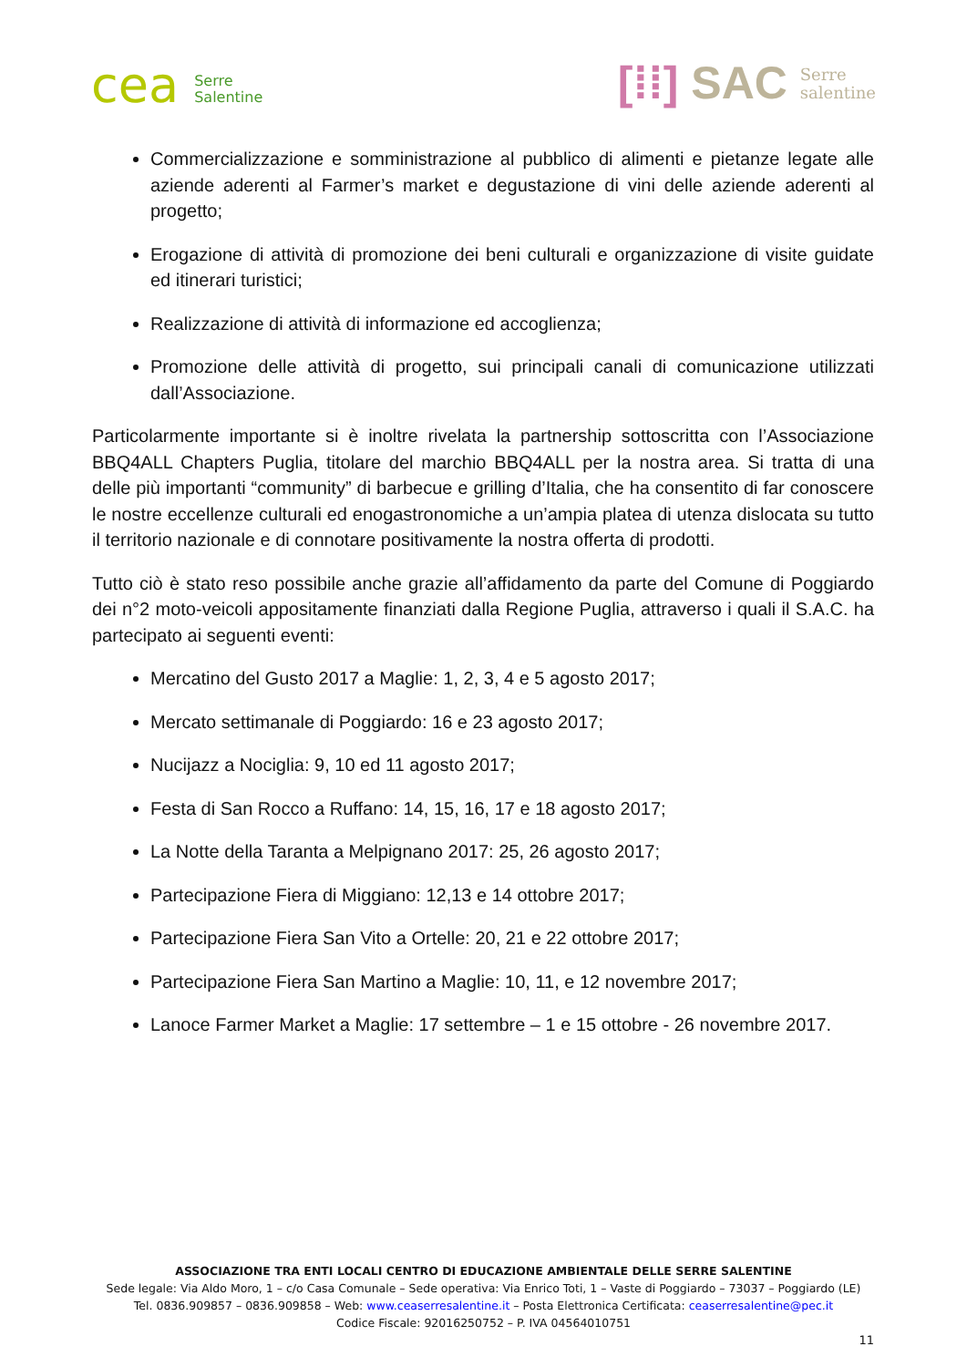cea Serre
Salentine
[⁞⁞] SAC Serre
salentine
Commercializzazione e somministrazione al pubblico di alimenti e pietanze legate alle aziende aderenti al Farmer’s market e degustazione di vini delle aziende aderenti al progetto;
Erogazione di attività di promozione dei beni culturali e organizzazione di visite guidate ed itinerari turistici;
Realizzazione di attività di informazione ed accoglienza;
Promozione delle attività di progetto, sui principali canali di comunicazione utilizzati dall’Associazione.
Particolarmente importante si è inoltre rivelata la partnership sottoscritta con l’Associazione BBQ4ALL Chapters Puglia, titolare del marchio BBQ4ALL per la nostra area. Si tratta di una delle più importanti “community” di barbecue e grilling d’Italia, che ha consentito di far conoscere le nostre eccellenze culturali ed enogastronomiche a un’ampia platea di utenza dislocata su tutto il territorio nazionale e di connotare positivamente la nostra offerta di prodotti.
Tutto ciò è stato reso possibile anche grazie all’affidamento da parte del Comune di Poggiardo dei n°2 moto-veicoli appositamente finanziati dalla Regione Puglia, attraverso i quali il S.A.C. ha partecipato ai seguenti eventi:
Mercatino del Gusto 2017 a Maglie: 1, 2, 3, 4 e 5 agosto 2017;
Mercato settimanale di Poggiardo: 16 e 23 agosto 2017;
Nucijazz a Nociglia: 9, 10 ed 11 agosto 2017;
Festa di San Rocco a Ruffano: 14, 15, 16, 17 e 18 agosto 2017;
La Notte della Taranta a Melpignano 2017: 25, 26 agosto 2017;
Partecipazione Fiera di Miggiano: 12,13 e 14 ottobre 2017;
Partecipazione Fiera San Vito a Ortelle: 20, 21 e 22 ottobre 2017;
Partecipazione Fiera San Martino a Maglie: 10, 11, e 12 novembre 2017;
Lanoce Farmer Market a Maglie: 17 settembre – 1 e 15 ottobre - 26 novembre 2017.
ASSOCIAZIONE TRA ENTI LOCALI CENTRO DI EDUCAZIONE AMBIENTALE DELLE SERRE SALENTINE
Sede legale: Via Aldo Moro, 1 – c/o Casa Comunale – Sede operativa: Via Enrico Toti, 1 – Vaste di Poggiardo – 73037 – Poggiardo (LE)
Tel. 0836.909857 – 0836.909858 – Web: www.ceaserresalentine.it – Posta Elettronica Certificata: ceaserresalentine@pec.it
Codice Fiscale: 92016250752 – P. IVA 04564010751
11